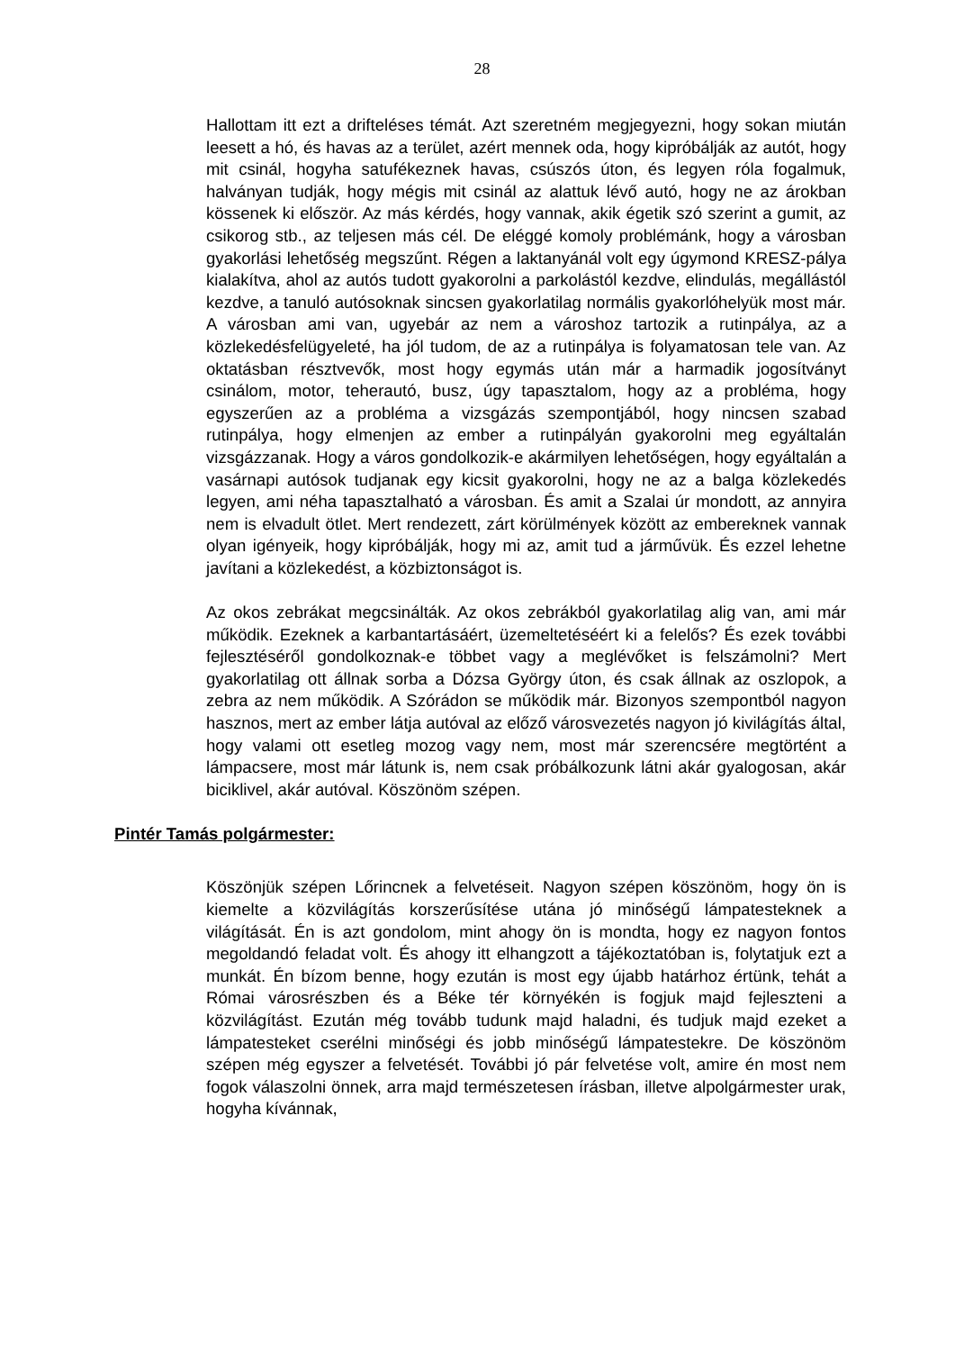28
Hallottam itt ezt a drifteléses témát. Azt szeretném megjegyezni, hogy sokan miután leesett a hó, és havas az a terület, azért mennek oda, hogy kipróbálják az autót, hogy mit csinál, hogyha satufékeznek havas, csúszós úton, és legyen róla fogalmuk, halványan tudják, hogy mégis mit csinál az alattuk lévő autó, hogy ne az árokban kössenek ki először. Az más kérdés, hogy vannak, akik égetik szó szerint a gumit, az csikorog stb., az teljesen más cél. De eléggé komoly problémánk, hogy a városban gyakorlási lehetőség megszűnt. Régen a laktanyánál volt egy úgymond KRESZ-pálya kialakítva, ahol az autós tudott gyakorolni a parkolástól kezdve, elindulás, megállástól kezdve, a tanuló autósoknak sincsen gyakorlatilag normális gyakorlóhelyük most már. A városban ami van, ugyebár az nem a városhoz tartozik a rutinpálya, az a közlekedésfelügyeleté, ha jól tudom, de az a rutinpálya is folyamatosan tele van. Az oktatásban résztvevők, most hogy egymás után már a harmadik jogosítványt csinálom, motor, teherautó, busz, úgy tapasztalom, hogy az a probléma, hogy egyszerűen az a probléma a vizsgázás szempontjából, hogy nincsen szabad rutinpálya, hogy elmenjen az ember a rutinpályán gyakorolni meg egyáltalán vizsgázzanak. Hogy a város gondolkozik-e akármilyen lehetőségen, hogy egyáltalán a vasárnapi autósok tudjanak egy kicsit gyakorolni, hogy ne az a balga közlekedés legyen, ami néha tapasztalható a városban. És amit a Szalai úr mondott, az annyira nem is elvadult ötlet. Mert rendezett, zárt körülmények között az embereknek vannak olyan igényeik, hogy kipróbálják, hogy mi az, amit tud a járművük. És ezzel lehetne javítani a közlekedést, a közbiztonságot is.
Az okos zebrákat megcsinálták. Az okos zebrákból gyakorlatilag alig van, ami már működik. Ezeknek a karbantartásáért, üzemeltetéséért ki a felelős? És ezek további fejlesztéséről gondolkoznak-e többet vagy a meglévőket is felszámolni? Mert gyakorlatilag ott állnak sorba a Dózsa György úton, és csak állnak az oszlopok, a zebra az nem működik. A Szórádon se működik már. Bizonyos szempontból nagyon hasznos, mert az ember látja autóval az előző városvezetés nagyon jó kivilágítás által, hogy valami ott esetleg mozog vagy nem, most már szerencsére megtörtént a lámpacsere, most már látunk is, nem csak próbálkozunk látni akár gyalogosan, akár biciklivel, akár autóval. Köszönöm szépen.
Pintér Tamás polgármester:
Köszönjük szépen Lőrincnek a felvetéseit. Nagyon szépen köszönöm, hogy ön is kiemelte a közvilágítás korszerűsítése utána jó minőségű lámpatesteknek a világítását. Én is azt gondolom, mint ahogy ön is mondta, hogy ez nagyon fontos megoldandó feladat volt. És ahogy itt elhangzott a tájékoztatóban is, folytatjuk ezt a munkát. Én bízom benne, hogy ezután is most egy újabb határhoz értünk, tehát a Római városrészben és a Béke tér környékén is fogjuk majd fejleszteni a közvilágítást. Ezután még tovább tudunk majd haladni, és tudjuk majd ezeket a lámpatesteket cserélni minőségi és jobb minőségű lámpatestekre. De köszönöm szépen még egyszer a felvetését. További jó pár felvetése volt, amire én most nem fogok válaszolni önnek, arra majd természetesen írásban, illetve alpolgármester urak, hogyha kívánnak,